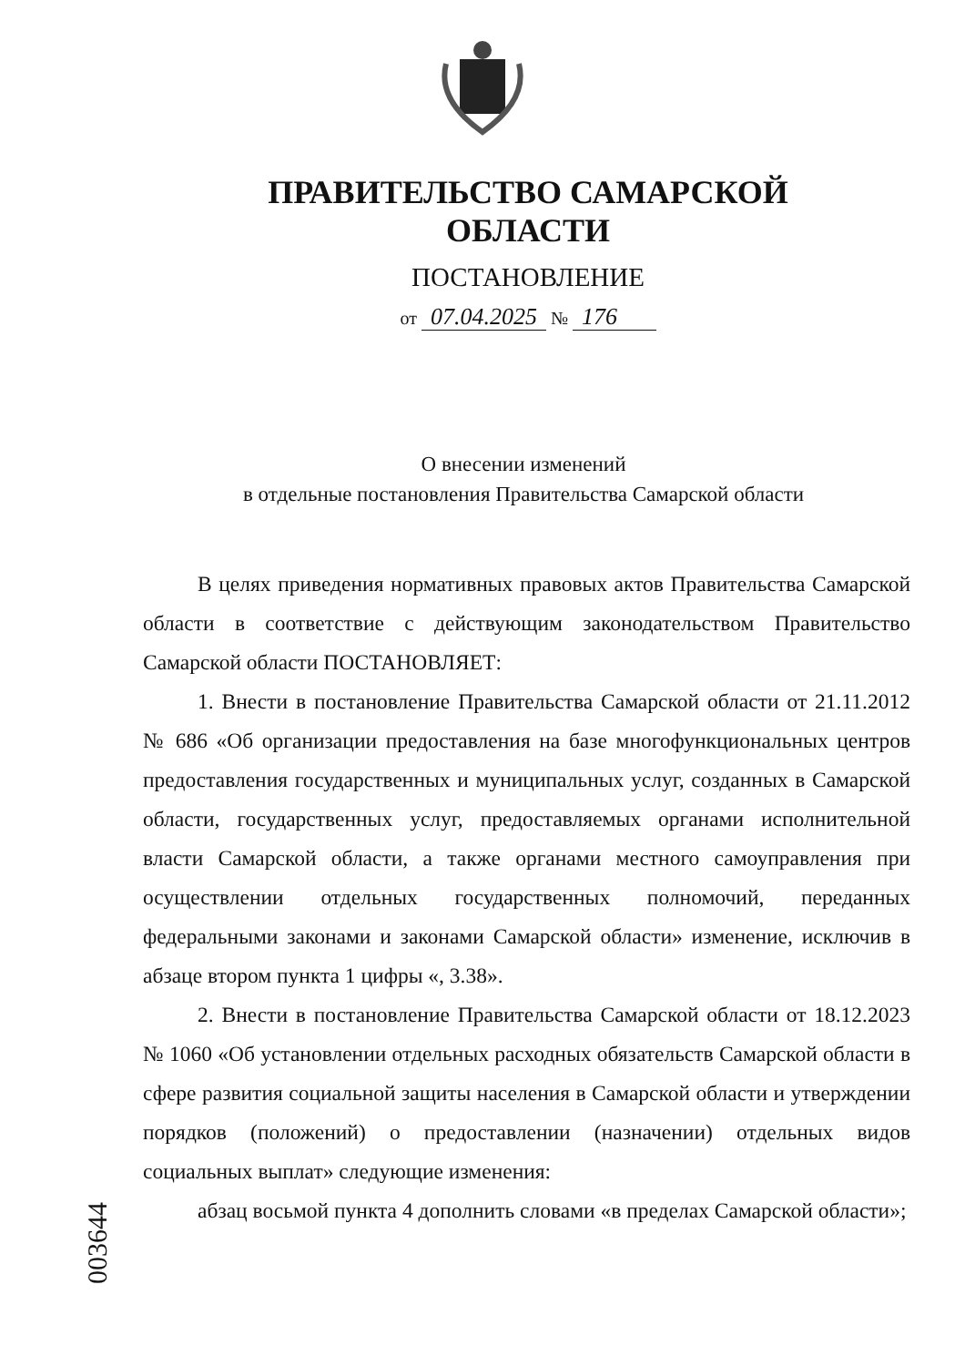ПРАВИТЕЛЬСТВО САМАРСКОЙ ОБЛАСТИ
ПОСТАНОВЛЕНИЕ
от 07.04.2025 № 176
О внесении изменений
в отдельные постановления Правительства Самарской области
В целях приведения нормативных правовых актов Правительства Самарской области в соответствие с действующим законодательством Правительство Самарской области ПОСТАНОВЛЯЕТ:
1. Внести в постановление Правительства Самарской области от 21.11.2012 № 686 «Об организации предоставления на базе многофункциональных центров предоставления государственных и муниципальных услуг, созданных в Самарской области, государственных услуг, предоставляемых органами исполнительной власти Самарской области, а также органами местного самоуправления при осуществлении отдельных государственных полномочий, переданных федеральными законами и законами Самарской области» изменение, исключив в абзаце втором пункта 1 цифры «, 3.38».
2. Внести в постановление Правительства Самарской области от 18.12.2023 № 1060 «Об установлении отдельных расходных обязательств Самарской области в сфере развития социальной защиты населения в Самарской области и утверждении порядков (положений) о предоставлении (назначении) отдельных видов социальных выплат» следующие изменения:
абзац восьмой пункта 4 дополнить словами «в пределах Самарской области»;
003644